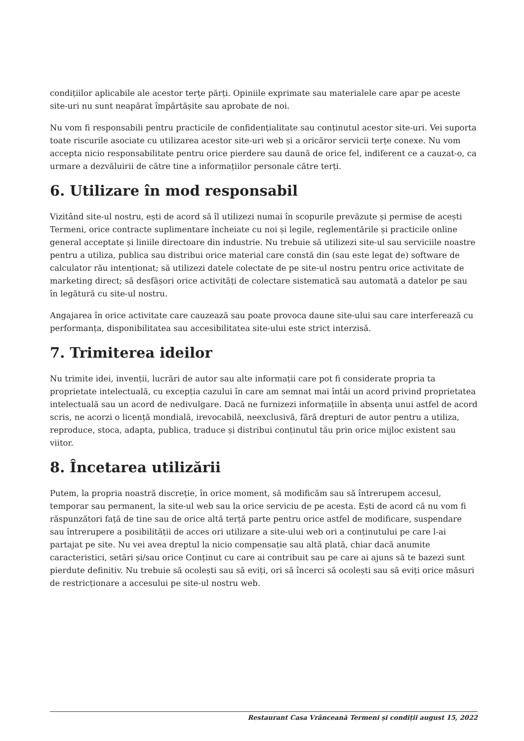condițiilor aplicabile ale acestor terțe părți. Opiniile exprimate sau materialele care apar pe aceste site-uri nu sunt neapărat împărtășite sau aprobate de noi.
Nu vom fi responsabili pentru practicile de confidențialitate sau conținutul acestor site-uri. Vei suporta toate riscurile asociate cu utilizarea acestor site-uri web și a oricăror servicii terțe conexe. Nu vom accepta nicio responsabilitate pentru orice pierdere sau daună de orice fel, indiferent ce a cauzat-o, ca urmare a dezvăluirii de către tine a informațiilor personale către terți.
6. Utilizare în mod responsabil
Vizitând site-ul nostru, ești de acord să îl utilizezi numai în scopurile prevăzute și permise de acești Termeni, orice contracte suplimentare încheiate cu noi și legile, reglementările și practicile online general acceptate și liniile directoare din industrie. Nu trebuie să utilizezi site-ul sau serviciile noastre pentru a utiliza, publica sau distribui orice material care constă din (sau este legat de) software de calculator rău intenționat; să utilizezi datele colectate de pe site-ul nostru pentru orice activitate de marketing direct; să desfășori orice activități de colectare sistematică sau automată a datelor pe sau în legătură cu site-ul nostru.
Angajarea în orice activitate care cauzează sau poate provoca daune site-ului sau care interferează cu performanța, disponibilitatea sau accesibilitatea site-ului este strict interzisă.
7. Trimiterea ideilor
Nu trimite idei, invenții, lucrări de autor sau alte informații care pot fi considerate propria ta proprietate intelectuală, cu excepția cazului în care am semnat mai întâi un acord privind proprietatea intelectuală sau un acord de nedivulgare. Dacă ne furnizezi informațiile în absența unui astfel de acord scris, ne acorzi o licență mondială, irevocabilă, neexclusivă, fără drepturi de autor pentru a utiliza, reproduce, stoca, adapta, publica, traduce și distribui conținutul tău prin orice mijloc existent sau viitor.
8. Încetarea utilizării
Putem, la propria noastră discreție, în orice moment, să modificăm sau să întrerupem accesul, temporar sau permanent, la site-ul web sau la orice serviciu de pe acesta. Ești de acord că nu vom fi răspunzători față de tine sau de orice altă terță parte pentru orice astfel de modificare, suspendare sau întrerupere a posibilității de acces ori utilizare a site-ului web ori a conținutului pe care l-ai partajat pe site. Nu vei avea dreptul la nicio compensație sau altă plată, chiar dacă anumite caracteristici, setări și/sau orice Conținut cu care ai contribuit sau pe care ai ajuns să te bazezi sunt pierdute definitiv. Nu trebuie să ocolești sau să eviți, ori să încerci să ocolești sau să eviți orice măsuri de restricționare a accesului pe site-ul nostru web.
Restaurant Casa Vrânceană Termeni și condiții august 15, 2022